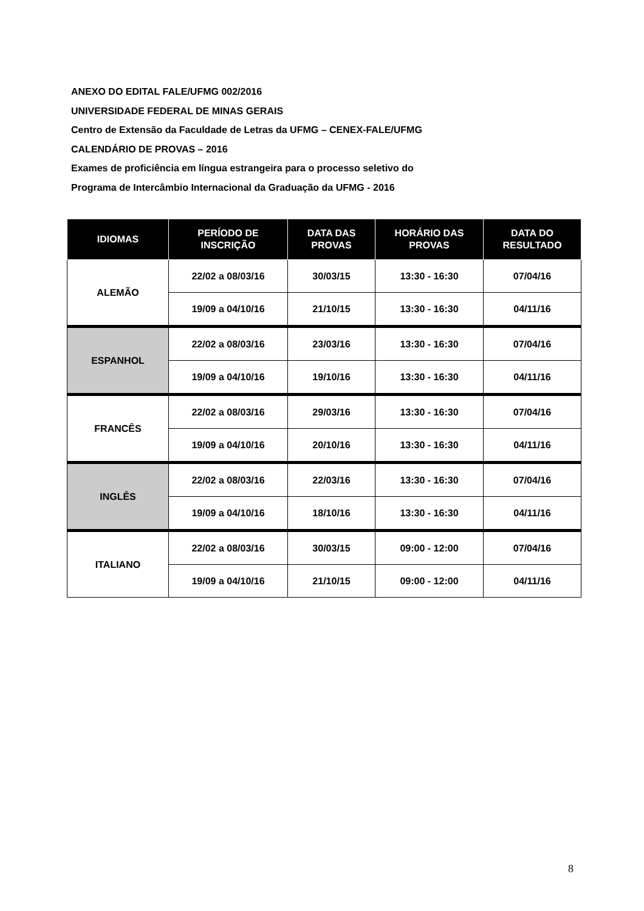ANEXO DO EDITAL FALE/UFMG 002/2016
UNIVERSIDADE FEDERAL DE MINAS GERAIS
Centro de Extensão da Faculdade de Letras da UFMG – CENEX-FALE/UFMG
CALENDÁRIO DE PROVAS – 2016
Exames de proficiência em língua estrangeira para o processo seletivo do
Programa de Intercâmbio Internacional da Graduação da UFMG - 2016
| IDIOMAS | PERÍODO DE INSCRIÇÃO | DATA DAS PROVAS | HORÁRIO DAS PROVAS | DATA DO RESULTADO |
| --- | --- | --- | --- | --- |
| ALEMÃO | 22/02 a 08/03/16 | 30/03/15 | 13:30 - 16:30 | 07/04/16 |
| | 19/09 a 04/10/16 | 21/10/15 | 13:30 - 16:30 | 04/11/16 |
| ESPANHOL | 22/02 a 08/03/16 | 23/03/16 | 13:30 - 16:30 | 07/04/16 |
| | 19/09 a 04/10/16 | 19/10/16 | 13:30 - 16:30 | 04/11/16 |
| FRANCÊS | 22/02 a 08/03/16 | 29/03/16 | 13:30 - 16:30 | 07/04/16 |
| | 19/09 a 04/10/16 | 20/10/16 | 13:30 - 16:30 | 04/11/16 |
| INGLÊS | 22/02 a 08/03/16 | 22/03/16 | 13:30 - 16:30 | 07/04/16 |
| | 19/09 a 04/10/16 | 18/10/16 | 13:30 - 16:30 | 04/11/16 |
| ITALIANO | 22/02 a 08/03/16 | 30/03/15 | 09:00 - 12:00 | 07/04/16 |
| | 19/09 a 04/10/16 | 21/10/15 | 09:00 - 12:00 | 04/11/16 |
8